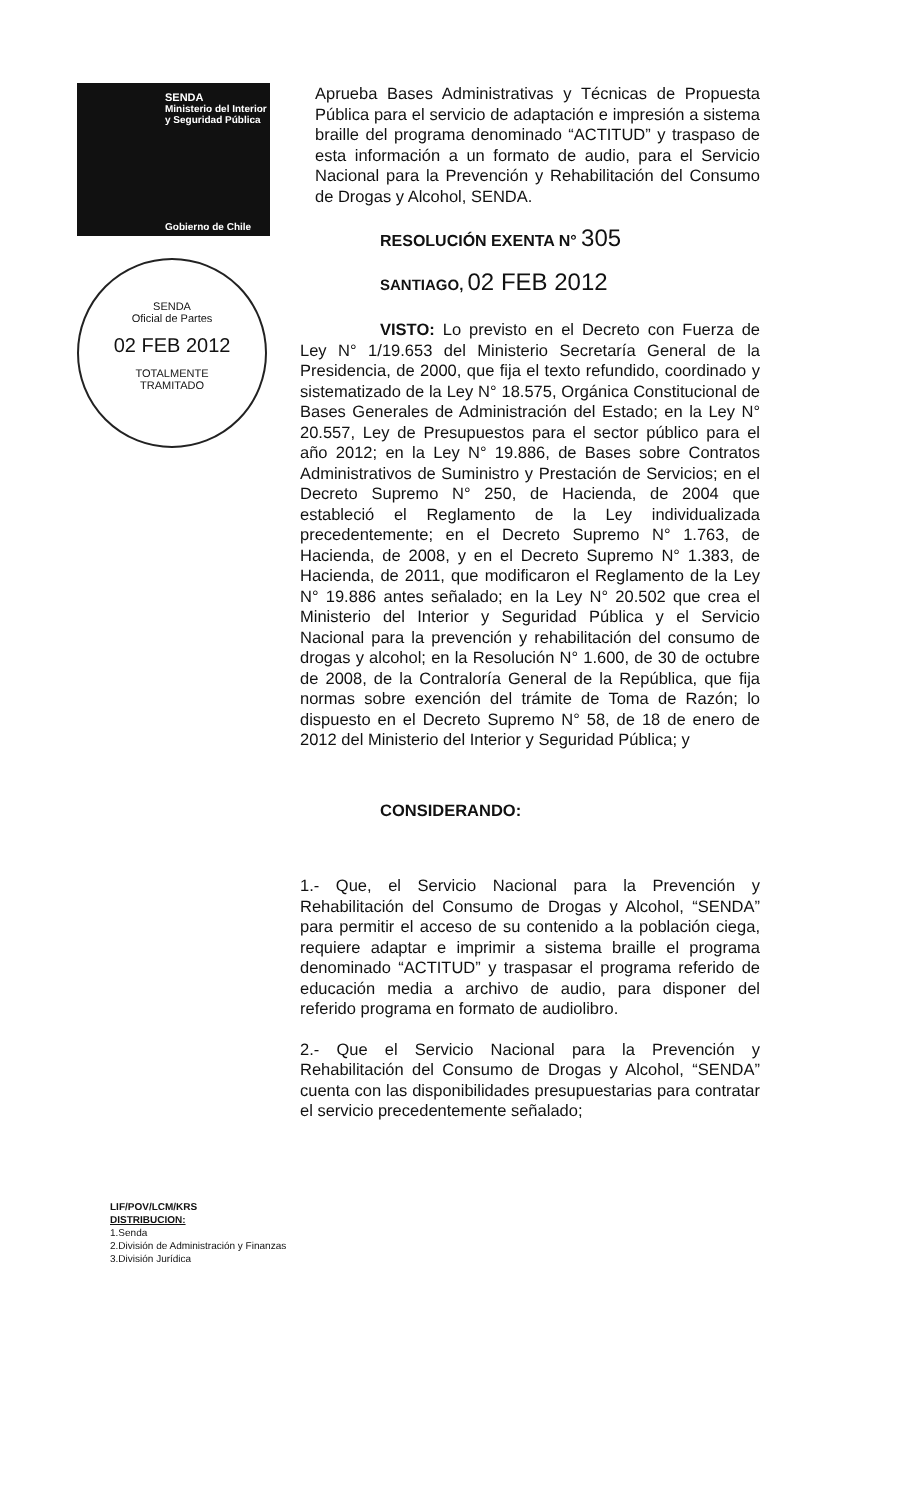SENDA
Ministerio del Interior
y Seguridad Pública
Gobierno de Chile
SENDA
Oficial de Partes
02 FEB 2012
TOTALMENTE
TRAMITADO
Aprueba Bases Administrativas y Técnicas de Propuesta Pública para el servicio de adaptación e impresión a sistema braille del programa denominado “ACTITUD” y traspaso de esta información a un formato de audio, para el Servicio Nacional para la Prevención y Rehabilitación del Consumo de Drogas y Alcohol, SENDA.
RESOLUCIÓN EXENTA N° 305
SANTIAGO, 02 FEB 2012
VISTO: Lo previsto en el Decreto con Fuerza de Ley N° 1/19.653 del Ministerio Secretaría General de la Presidencia, de 2000, que fija el texto refundido, coordinado y sistematizado de la Ley N° 18.575, Orgánica Constitucional de Bases Generales de Administración del Estado; en la Ley N° 20.557, Ley de Presupuestos para el sector público para el año 2012; en la Ley N° 19.886, de Bases sobre Contratos Administrativos de Suministro y Prestación de Servicios; en el Decreto Supremo N° 250, de Hacienda, de 2004 que estableció el Reglamento de la Ley individualizada precedentemente; en el Decreto Supremo N° 1.763, de Hacienda, de 2008, y en el Decreto Supremo N° 1.383, de Hacienda, de 2011, que modificaron el Reglamento de la Ley N° 19.886 antes señalado; en la Ley N° 20.502 que crea el Ministerio del Interior y Seguridad Pública y el Servicio Nacional para la prevención y rehabilitación del consumo de drogas y alcohol; en la Resolución N° 1.600, de 30 de octubre de 2008, de la Contraloría General de la República, que fija normas sobre exención del trámite de Toma de Razón; lo dispuesto en el Decreto Supremo N° 58, de 18 de enero de 2012 del Ministerio del Interior y Seguridad Pública; y
CONSIDERANDO:
1.- Que, el Servicio Nacional para la Prevención y Rehabilitación del Consumo de Drogas y Alcohol, “SENDA” para permitir el acceso de su contenido a la población ciega, requiere adaptar e imprimir a sistema braille el programa denominado “ACTITUD” y traspasar el programa referido de educación media a archivo de audio, para disponer del referido programa en formato de audiolibro.
2.- Que el Servicio Nacional para la Prevención y Rehabilitación del Consumo de Drogas y Alcohol, “SENDA” cuenta con las disponibilidades presupuestarias para contratar el servicio precedentemente señalado;
LIF/POV/LCM/KRS
DISTRIBUCION:
1.Senda
2.División de Administración y Finanzas
3.División Jurídica